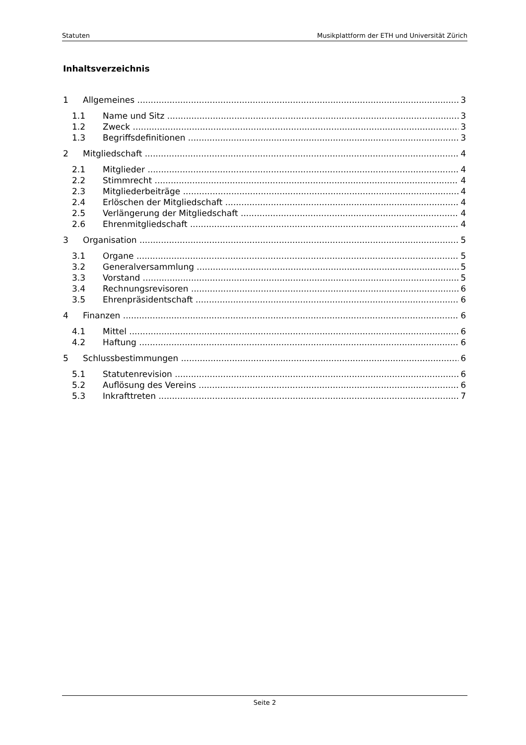Statuten Musikplattform der ETH und Universität Zürich
Inhaltsverzeichnis
1 Allgemeines 3
1.1 Name und Sitz 3
1.2 Zweck 3
1.3 Begriffsdefinitionen 3
2 Mitgliedschaft 4
2.1 Mitglieder 4
2.2 Stimmrecht 4
2.3 Mitgliederbeiträge 4
2.4 Erlöschen der Mitgliedschaft 4
2.5 Verlängerung der Mitgliedschaft 4
2.6 Ehrenmitgliedschaft 4
3 Organisation 5
3.1 Organe 5
3.2 Generalversammlung 5
3.3 Vorstand 5
3.4 Rechnungsrevisoren 6
3.5 Ehrenpräsidentschaft 6
4 Finanzen 6
4.1 Mittel 6
4.2 Haftung 6
5 Schlussbestimmungen 6
5.1 Statutenrevision 6
5.2 Auflösung des Vereins 6
5.3 Inkrafttreten 7
Seite 2